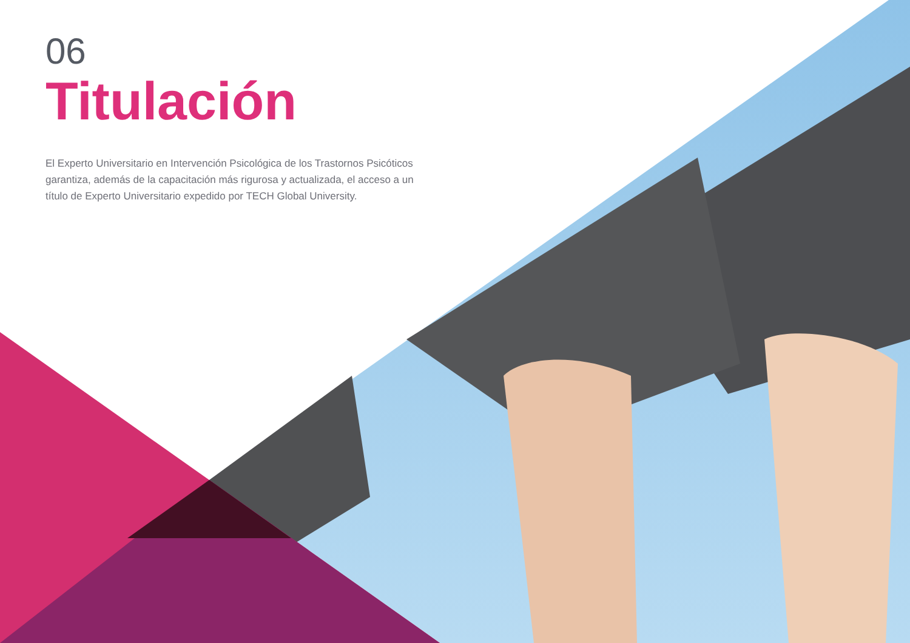06
Titulación
El Experto Universitario en Intervención Psicológica de los Trastornos Psicóticos garantiza, además de la capacitación más rigurosa y actualizada, el acceso a un título de Experto Universitario expedido por TECH Global University.